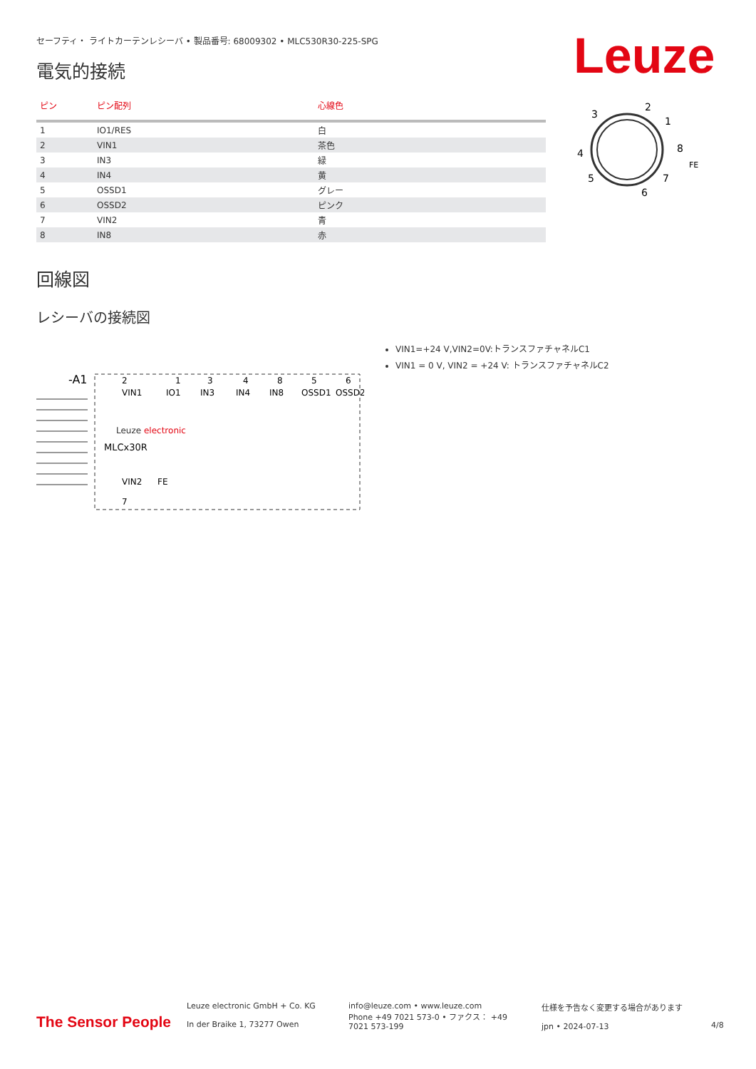セーフティ・ ライトカーテンレシーバ • 製品番号: 68009302 • MLC530R30-225-SPG
Leuze
電気的接続
| ピン | ピン配列 | 心線色 |
| --- | --- | --- |
| 1 | IO1/RES | 白 |
| 2 | VIN1 | 茶色 |
| 3 | IN3 | 緑 |
| 4 | IN4 | 黄 |
| 5 | OSSD1 | グレー |
| 6 | OSSD2 | ピンク |
| 7 | VIN2 | 青 |
| 8 | IN8 | 赤 |
3
2
1
4
8
5
7
6
FE
回線図
レシーバの接続図
-A1
Leuze electronic
MLCx30R
2
1
3
4
8
5
6
VIN1
IO1
IN3
IN4
IN8
OSSD1
OSSD2
VIN2
FE
7
VIN1=+24 V,VIN2=0V:トランスファチャネルC1
VIN1 = 0 V, VIN2 = +24 V: トランスファチャネルC2
The Sensor People
Leuze electronic GmbH + Co. KG
In der Braike 1, 73277 Owen
info@leuze.com • www.leuze.com
Phone +49 7021 573-0 • ファクス： +49 7021 573-199
仕様を予告なく変更する場合があります
jpn • 2024-07-13
4/8